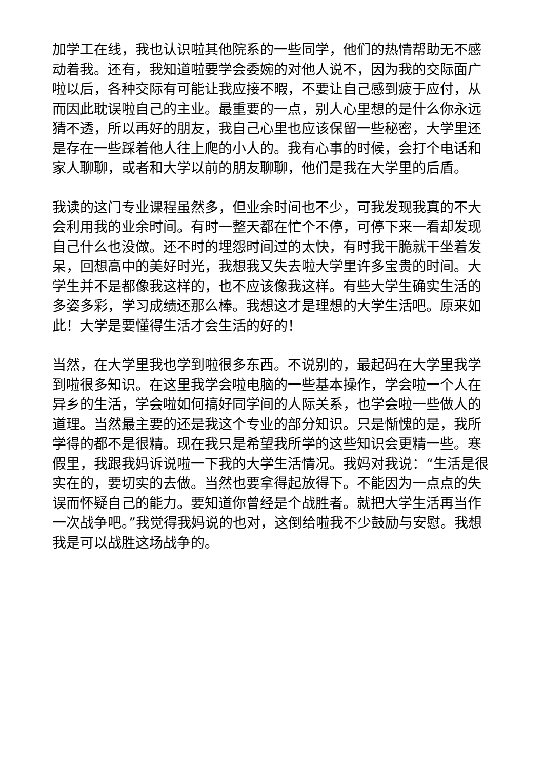加学工在线，我也认识啦其他院系的一些同学，他们的热情帮助无不感动着我。还有，我知道啦要学会委婉的对他人说不，因为我的交际面广啦以后，各种交际有可能让我应接不暇，不要让自己感到疲于应付，从而因此耽误啦自己的主业。最重要的一点，别人心里想的是什么你永远猜不透，所以再好的朋友，我自己心里也应该保留一些秘密，大学里还是存在一些踩着他人往上爬的小人的。我有心事的时候，会打个电话和家人聊聊，或者和大学以前的朋友聊聊，他们是我在大学里的后盾。
我读的这门专业课程虽然多，但业余时间也不少，可我发现我真的不大会利用我的业余时间。有时一整天都在忙个不停，可停下来一看却发现自己什么也没做。还不时的埋怨时间过的太快，有时我干脆就干坐着发呆，回想高中的美好时光，我想我又失去啦大学里许多宝贵的时间。大学生并不是都像我这样的，也不应该像我这样。有些大学生确实生活的多姿多彩，学习成绩还那么棒。我想这才是理想的大学生活吧。原来如此！大学是要懂得生活才会生活的好的！
当然，在大学里我也学到啦很多东西。不说别的，最起码在大学里我学到啦很多知识。在这里我学会啦电脑的一些基本操作，学会啦一个人在异乡的生活，学会啦如何搞好同学间的人际关系，也学会啦一些做人的道理。当然最主要的还是我这个专业的部分知识。只是惭愧的是，我所学得的都不是很精。现在我只是希望我所学的这些知识会更精一些。寒假里，我跟我妈诉说啦一下我的大学生活情况。我妈对我说：“生活是很实在的，要切实的去做。当然也要拿得起放得下。不能因为一点点的失误而怀疑自己的能力。要知道你曾经是个战胜者。就把大学生活再当作一次战争吧。”我觉得我妈说的也对，这倒给啦我不少鼓励与安慰。我想我是可以战胜这场战争的。